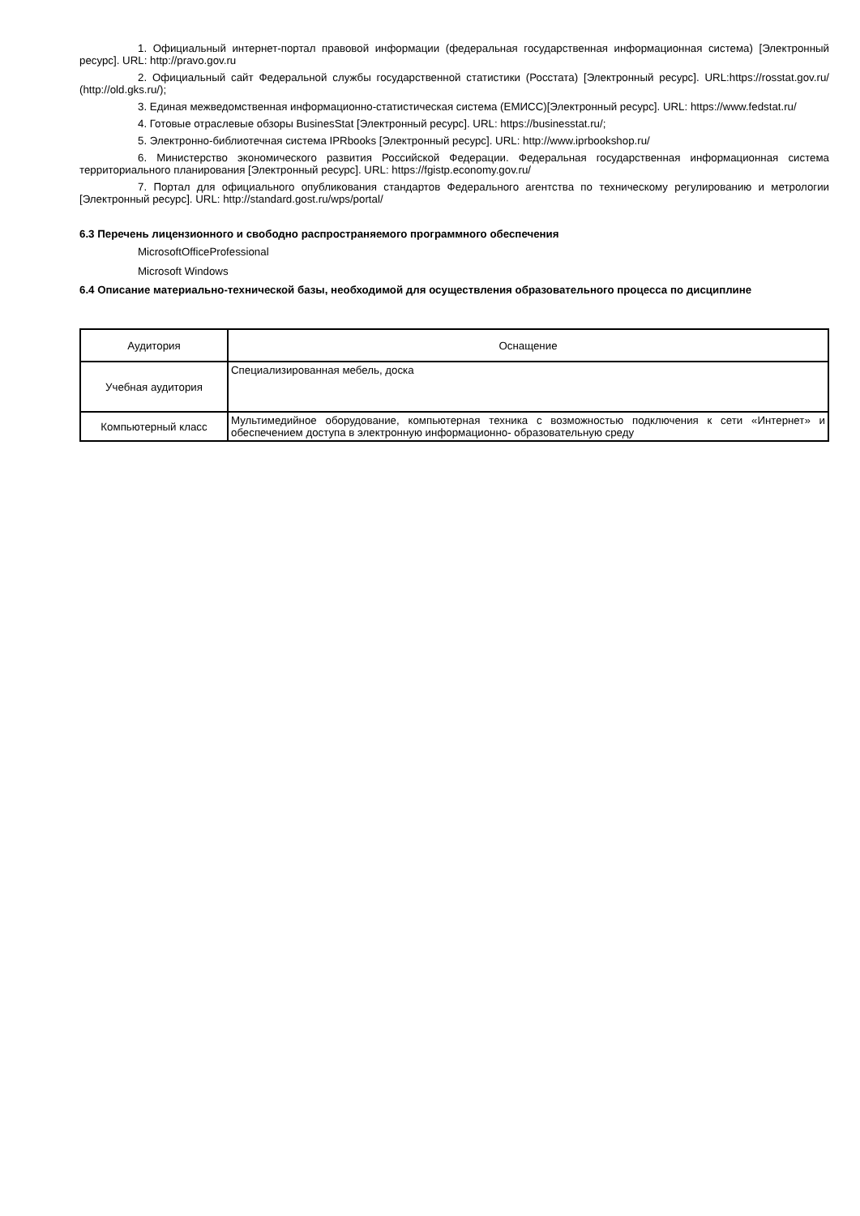1. Официальный интернет-портал правовой информации (федеральная государственная информационная система) [Электронный ресурс]. URL: http://pravo.gov.ru
2. Официальный сайт Федеральной службы государственной статистики (Росстата) [Электронный ресурс]. URL:https://rosstat.gov.ru/ (http://old.gks.ru/);
3. Единая межведомственная информационно-статистическая система (ЕМИСС)[Электронный ресурс]. URL: https://www.fedstat.ru/
4. Готовые отраслевые обзоры BusinesStat [Электронный ресурс]. URL: https://businesstat.ru/;
5. Электронно-библиотечная система IPRbooks [Электронный ресурс]. URL: http://www.iprbookshop.ru/
6. Министерство экономического развития Российской Федерации. Федеральная государственная информационная система территориального планирования [Электронный ресурс]. URL: https://fgistp.economy.gov.ru/
7. Портал для официального опубликования стандартов Федерального агентства по техническому регулированию и метрологии [Электронный ресурс]. URL: http://standard.gost.ru/wps/portal/
6.3 Перечень лицензионного и свободно распространяемого программного обеспечения
MicrosoftOfficeProfessional
Microsoft Windows
6.4 Описание материально-технической базы, необходимой для осуществления образовательного процесса по дисциплине
| Аудитория | Оснащение |
| --- | --- |
| Учебная аудитория | Специализированная мебель, доска |
| Компьютерный класс | Мультимедийное оборудование, компьютерная техника с возможностью подключения к сети «Интернет» и обеспечением доступа в электронную информационно- образовательную среду |